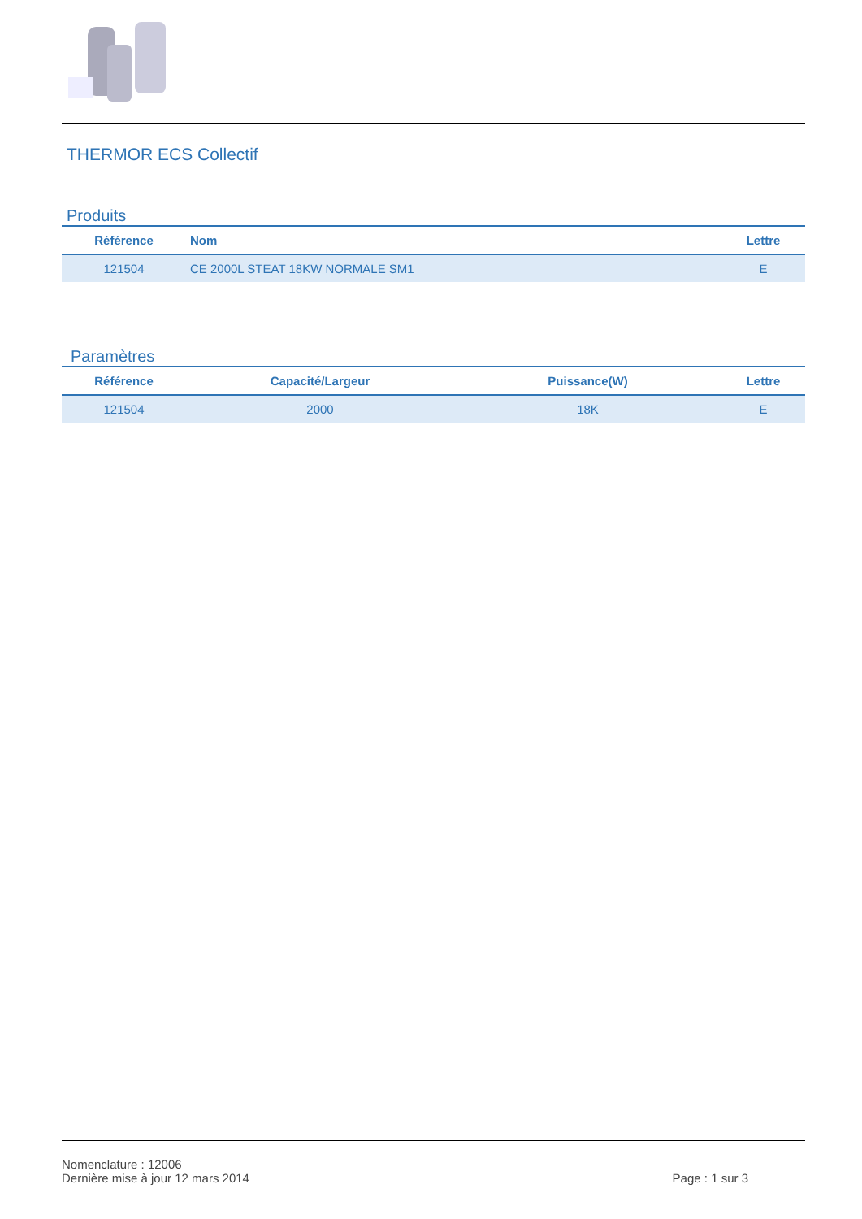THERMOR ECS Collectif
Produits
| Référence | Nom | Lettre |
| --- | --- | --- |
| 121504 | CE 2000L STEAT 18KW NORMALE SM1 | E |
Paramètres
| Référence | Capacité/Largeur | Puissance(W) | Lettre |
| --- | --- | --- | --- |
| 121504 | 2000 | 18K | E |
Nomenclature : 12006
Dernière mise à jour 12 mars 2014 Page : 1 sur 3